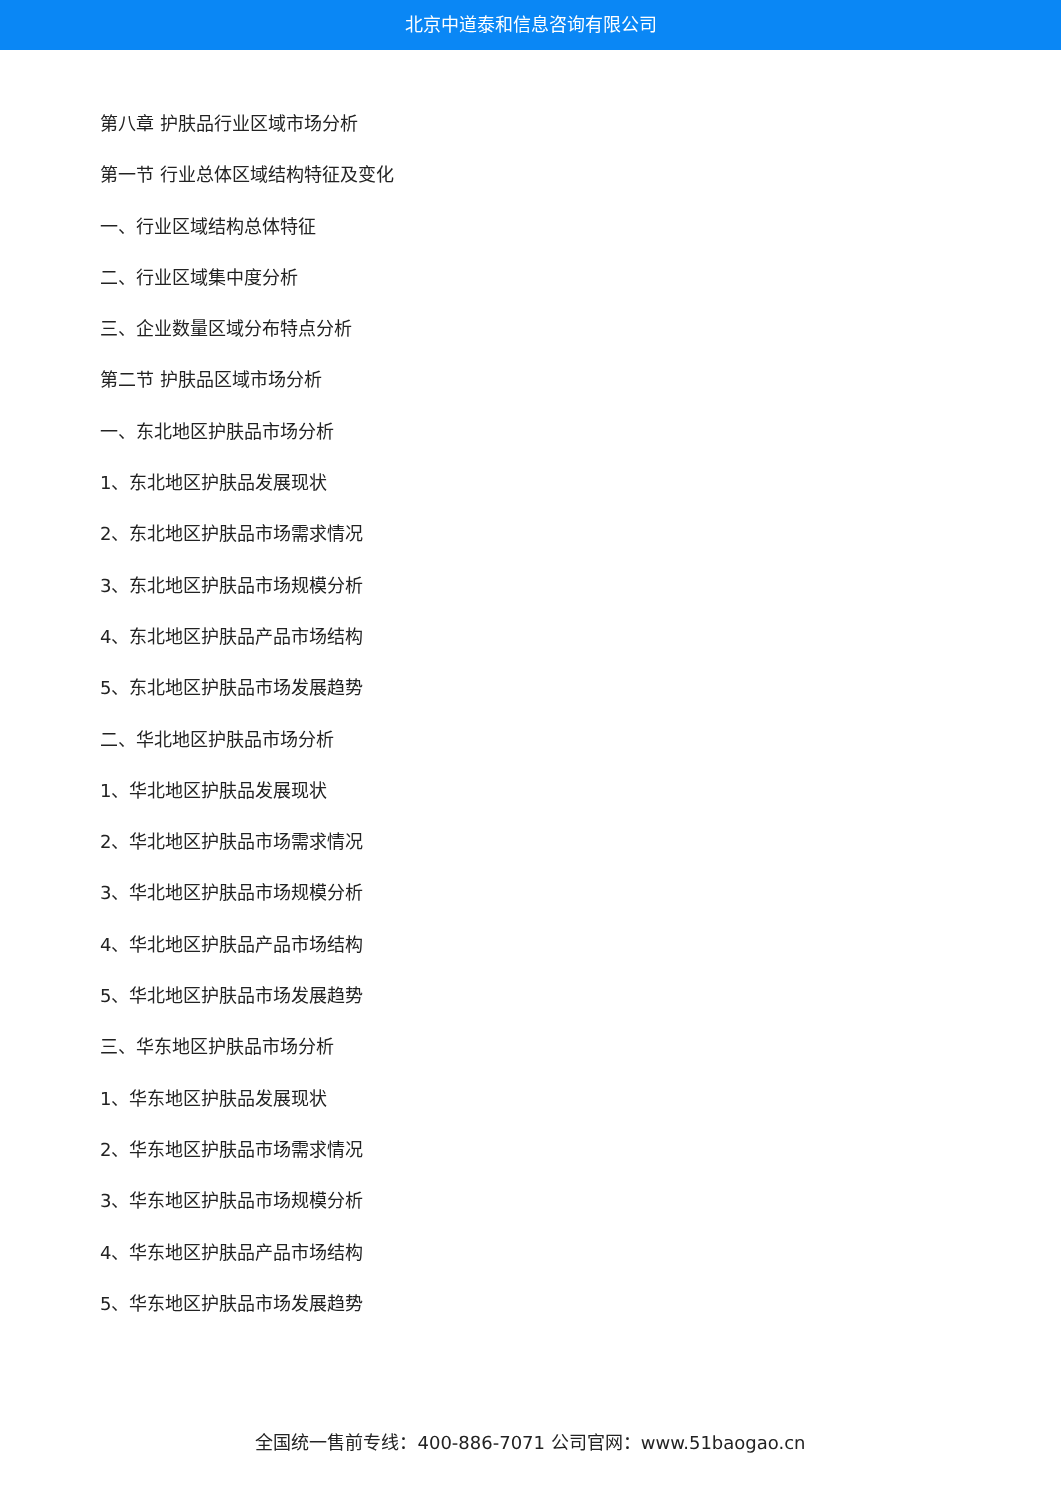北京中道泰和信息咨询有限公司
第八章 护肤品行业区域市场分析
第一节 行业总体区域结构特征及变化
一、行业区域结构总体特征
二、行业区域集中度分析
三、企业数量区域分布特点分析
第二节 护肤品区域市场分析
一、东北地区护肤品市场分析
1、东北地区护肤品发展现状
2、东北地区护肤品市场需求情况
3、东北地区护肤品市场规模分析
4、东北地区护肤品产品市场结构
5、东北地区护肤品市场发展趋势
二、华北地区护肤品市场分析
1、华北地区护肤品发展现状
2、华北地区护肤品市场需求情况
3、华北地区护肤品市场规模分析
4、华北地区护肤品产品市场结构
5、华北地区护肤品市场发展趋势
三、华东地区护肤品市场分析
1、华东地区护肤品发展现状
2、华东地区护肤品市场需求情况
3、华东地区护肤品市场规模分析
4、华东地区护肤品产品市场结构
5、华东地区护肤品市场发展趋势
全国统一售前专线：400-886-7071 公司官网：www.51baogao.cn